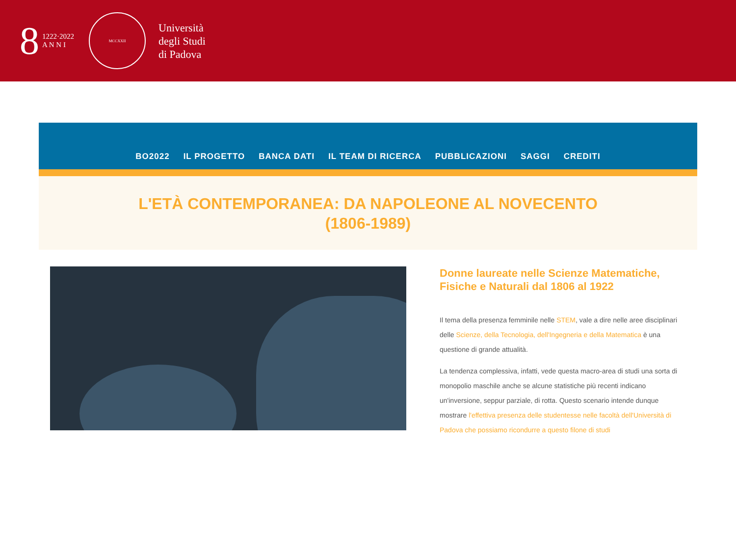8
1222·2022
A N N I
MCCXXII
Università
degli Studi
di Padova
BO2022 IL PROGETTO BANCA DATI IL TEAM DI RICERCA PUBBLICAZIONI SAGGI CREDITI
L'ETÀ CONTEMPORANEA: DA NAPOLEONE AL NOVECENTO (1806-1989)
Donne laureate nelle Scienze Matematiche, Fisiche e Naturali dal 1806 al 1922
Il tema della presenza femminile nelle STEM, vale a dire nelle aree disciplinari delle Scienze, della Tecnologia, dell'Ingegneria e della Matematica è una questione di grande attualità.
La tendenza complessiva, infatti, vede questa macro-area di studi una sorta di monopolio maschile anche se alcune statistiche più recenti indicano un'inversione, seppur parziale, di rotta. Questo scenario intende dunque mostrare l'effettiva presenza delle studentesse nelle facoltà dell'Università di Padova che possiamo ricondurre a questo filone di studi